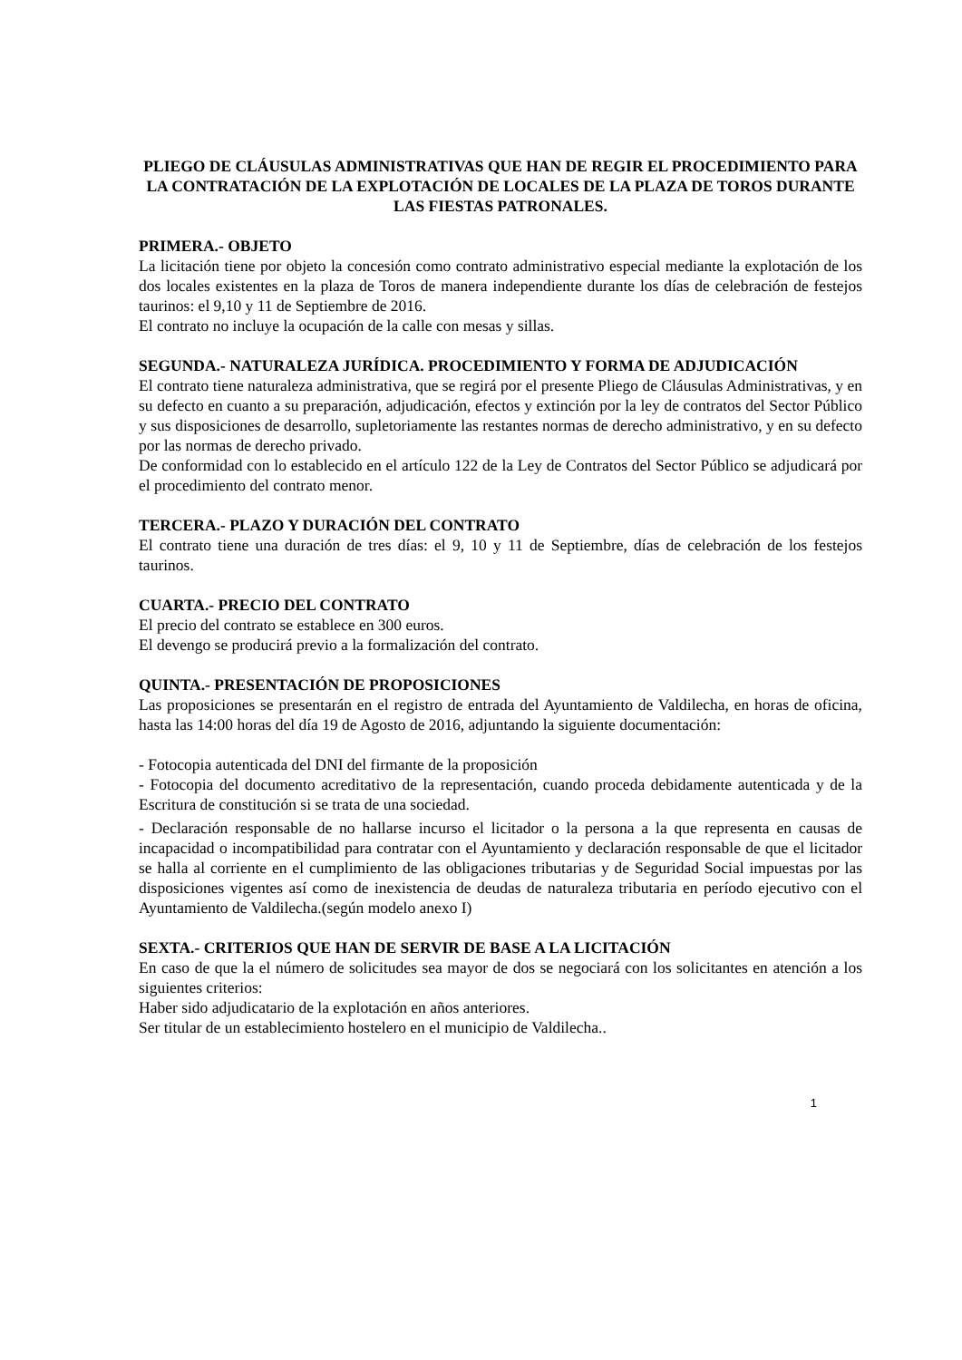PLIEGO DE CLÁUSULAS ADMINISTRATIVAS QUE HAN DE REGIR EL PROCEDIMIENTO PARA LA CONTRATACIÓN DE LA EXPLOTACIÓN DE LOCALES DE LA PLAZA DE TOROS DURANTE LAS FIESTAS PATRONALES.
PRIMERA.- OBJETO
La licitación tiene por objeto la concesión como contrato administrativo especial mediante la explotación de los dos locales existentes en la plaza de Toros de manera independiente durante los días de celebración de festejos taurinos: el 9,10 y 11 de Septiembre de 2016.
El contrato no incluye la ocupación de la calle con mesas y sillas.
SEGUNDA.- NATURALEZA JURÍDICA. PROCEDIMIENTO Y FORMA DE ADJUDICACIÓN
El contrato tiene naturaleza administrativa, que se regirá por el presente Pliego de Cláusulas Administrativas, y en su defecto en cuanto a su preparación, adjudicación, efectos y extinción por la ley de contratos del Sector Público y sus disposiciones de desarrollo, supletoriamente las restantes normas de derecho administrativo, y en su defecto por las normas de derecho privado.
De conformidad con lo establecido en el artículo 122 de la Ley de Contratos del Sector Público se adjudicará por el procedimiento del contrato menor.
TERCERA.- PLAZO Y DURACIÓN DEL CONTRATO
El contrato tiene una duración de tres días: el 9, 10 y 11 de Septiembre, días de celebración de los festejos taurinos.
CUARTA.- PRECIO DEL CONTRATO
El precio del contrato se establece en 300 euros.
El devengo se producirá previo a la formalización del contrato.
QUINTA.- PRESENTACIÓN DE PROPOSICIONES
Las proposiciones se presentarán en el registro de entrada del Ayuntamiento de Valdilecha, en horas de oficina, hasta las 14:00 horas del día 19 de Agosto de 2016, adjuntando la siguiente documentación:
- Fotocopia autenticada del DNI del firmante de la proposición
- Fotocopia del documento acreditativo de la representación, cuando proceda debidamente autenticada y de la Escritura de constitución si se trata de una sociedad.
- Declaración responsable de no hallarse incurso el licitador o la persona a la que representa en causas de incapacidad o incompatibilidad para contratar con el Ayuntamiento y declaración responsable de que el licitador se halla al corriente en el cumplimiento de las obligaciones tributarias y de Seguridad Social impuestas por las disposiciones vigentes así como de inexistencia de deudas de naturaleza tributaria en período ejecutivo con el Ayuntamiento de Valdilecha.(según modelo anexo I)
SEXTA.- CRITERIOS QUE HAN DE SERVIR DE BASE A LA LICITACIÓN
En caso de que la el número de solicitudes sea mayor de dos se negociará con los solicitantes en atención a los siguientes criterios:
Haber sido adjudicatario de la explotación en años anteriores.
Ser titular de un establecimiento hostelero en el municipio de Valdilecha..
1